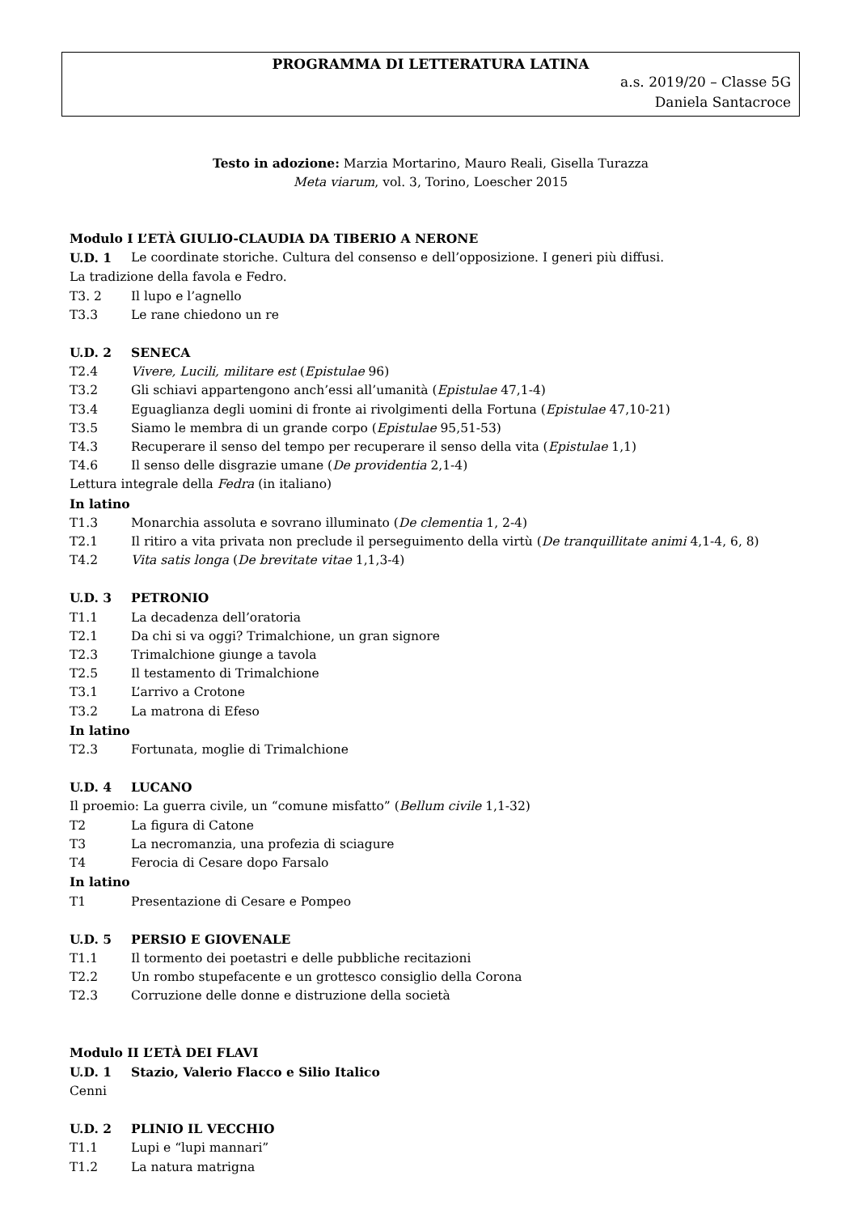PROGRAMMA DI LETTERATURA LATINA
a.s. 2019/20 – Classe 5G
Daniela Santacroce
Testo in adozione: Marzia Mortarino, Mauro Reali, Gisella Turazza
Meta viarum, vol. 3, Torino, Loescher 2015
Modulo I L’ETÀ GIULIO-CLAUDIA DA TIBERIO A NERONE
U.D. 1 Le coordinate storiche. Cultura del consenso e dell’opposizione. I generi più diffusi.
La tradizione della favola e Fedro.
T3. 2 Il lupo e l’agnello
T3.3 Le rane chiedono un re
U.D. 2 SENECA
T2.4 Vivere, Lucili, militare est (Epistulae 96)
T3.2 Gli schiavi appartengono anch’essi all’umanità (Epistulae 47,1-4)
T3.4 Eguaglianza degli uomini di fronte ai rivolgimenti della Fortuna (Epistulae 47,10-21)
T3.5 Siamo le membra di un grande corpo (Epistulae 95,51-53)
T4.3 Recuperare il senso del tempo per recuperare il senso della vita (Epistulae 1,1)
T4.6 Il senso delle disgrazie umane (De providentia 2,1-4)
Lettura integrale della Fedra (in italiano)
In latino
T1.3 Monarchia assoluta e sovrano illuminato (De clementia 1, 2-4)
T2.1 Il ritiro a vita privata non preclude il perseguimento della virtù (De tranquillitate animi 4,1-4, 6, 8)
T4.2 Vita satis longa (De brevitate vitae 1,1,3-4)
U.D. 3 PETRONIO
T1.1 La decadenza dell’oratoria
T2.1 Da chi si va oggi? Trimalchione, un gran signore
T2.3 Trimalchione giunge a tavola
T2.5 Il testamento di Trimalchione
T3.1 L’arrivo a Crotone
T3.2 La matrona di Efeso
In latino
T2.3 Fortunata, moglie di Trimalchione
U.D. 4 LUCANO
Il proemio: La guerra civile, un “comune misfatto” (Bellum civile 1,1-32)
T2 La figura di Catone
T3 La necromanzia, una profezia di sciagure
T4 Ferocia di Cesare dopo Farsalo
In latino
T1 Presentazione di Cesare e Pompeo
U.D. 5 PERSIO E GIOVENALE
T1.1 Il tormento dei poetastri e delle pubbliche recitazioni
T2.2 Un rombo stupefacente e un grottesco consiglio della Corona
T2.3 Corruzione delle donne e distruzione della società
Modulo II L’ETÀ DEI FLAVI
U.D. 1 Stazio, Valerio Flacco e Silio Italico
Cenni
U.D. 2 PLINIO IL VECCHIO
T1.1 Lupi e “lupi mannari”
T1.2 La natura matrigna